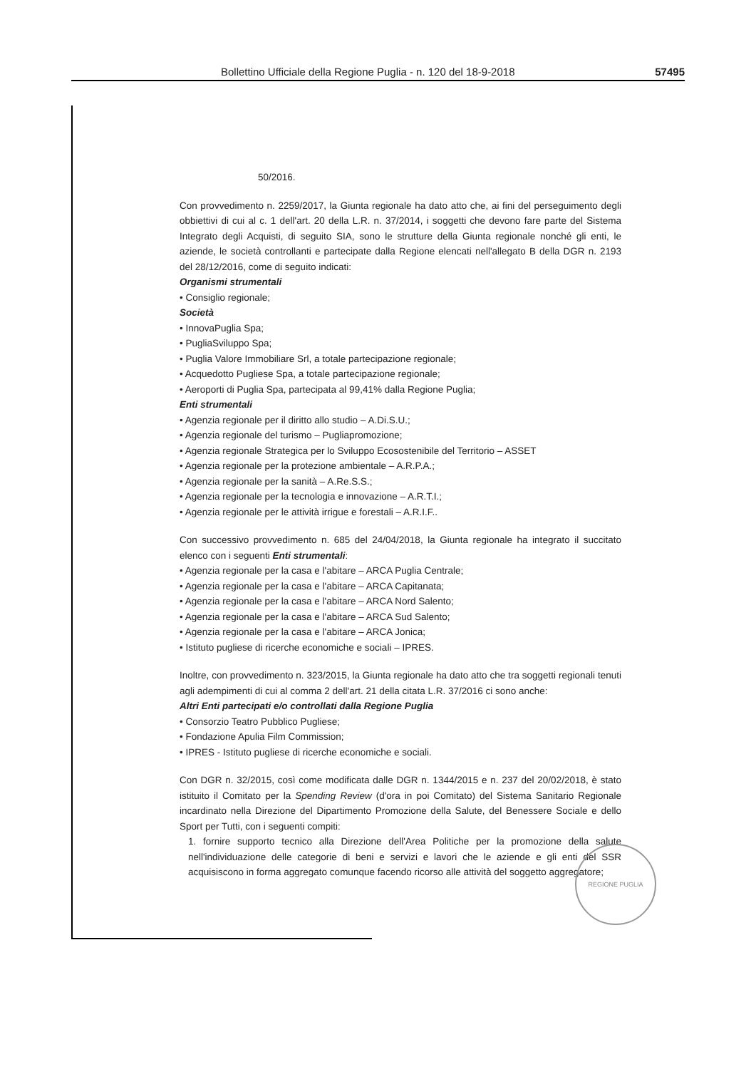Bollettino Ufficiale della Regione Puglia - n. 120 del 18-9-2018 57495
50/2016.
Con provvedimento n. 2259/2017, la Giunta regionale ha dato atto che, ai fini del perseguimento degli obbiettivi di cui al c. 1 dell'art. 20 della L.R. n. 37/2014, i soggetti che devono fare parte del Sistema Integrato degli Acquisti, di seguito SIA, sono le strutture della Giunta regionale nonché gli enti, le aziende, le società controllanti e partecipate dalla Regione elencati nell'allegato B della DGR n. 2193 del 28/12/2016, come di seguito indicati:
Organismi strumentali
• Consiglio regionale;
Società
• InnovaPuglia Spa;
• PugliaSviluppo Spa;
• Puglia Valore Immobiliare Srl, a totale partecipazione regionale;
• Acquedotto Pugliese Spa, a totale partecipazione regionale;
• Aeroporti di Puglia Spa, partecipata al 99,41% dalla Regione Puglia;
Enti strumentali
• Agenzia regionale per il diritto allo studio – A.Di.S.U.;
• Agenzia regionale del turismo – Pugliapromozione;
• Agenzia regionale Strategica per lo Sviluppo Ecosostenibile del Territorio – ASSET
• Agenzia regionale per la protezione ambientale – A.R.P.A.;
• Agenzia regionale per la sanità – A.Re.S.S.;
• Agenzia regionale per la tecnologia e innovazione – A.R.T.I.;
• Agenzia regionale per le attività irrigue e forestali – A.R.I.F..
Con successivo provvedimento n. 685 del 24/04/2018, la Giunta regionale ha integrato il succitato elenco con i seguenti Enti strumentali:
• Agenzia regionale per la casa e l'abitare – ARCA Puglia Centrale;
• Agenzia regionale per la casa e l'abitare – ARCA Capitanata;
• Agenzia regionale per la casa e l'abitare – ARCA Nord Salento;
• Agenzia regionale per la casa e l'abitare – ARCA Sud Salento;
• Agenzia regionale per la casa e l'abitare – ARCA Jonica;
• Istituto pugliese di ricerche economiche e sociali – IPRES.
Inoltre, con provvedimento n. 323/2015, la Giunta regionale ha dato atto che tra soggetti regionali tenuti agli adempimenti di cui al comma 2 dell'art. 21 della citata L.R. 37/2016 ci sono anche:
Altri Enti partecipati e/o controllati dalla Regione Puglia
• Consorzio Teatro Pubblico Pugliese;
• Fondazione Apulia Film Commission;
• IPRES - Istituto pugliese di ricerche economiche e sociali.
Con DGR n. 32/2015, così come modificata dalle DGR n. 1344/2015 e n. 237 del 20/02/2018, è stato istituito il Comitato per la Spending Review (d'ora in poi Comitato) del Sistema Sanitario Regionale incardinato nella Direzione del Dipartimento Promozione della Salute, del Benessere Sociale e dello Sport per Tutti, con i seguenti compiti:
1. fornire supporto tecnico alla Direzione dell'Area Politiche per la promozione della salute nell'individuazione delle categorie di beni e servizi e lavori che le aziende e gli enti del SSR acquisiscono in forma aggregato comunque facendo ricorso alle attività del soggetto aggregatore;
REGIONE PUGLIA